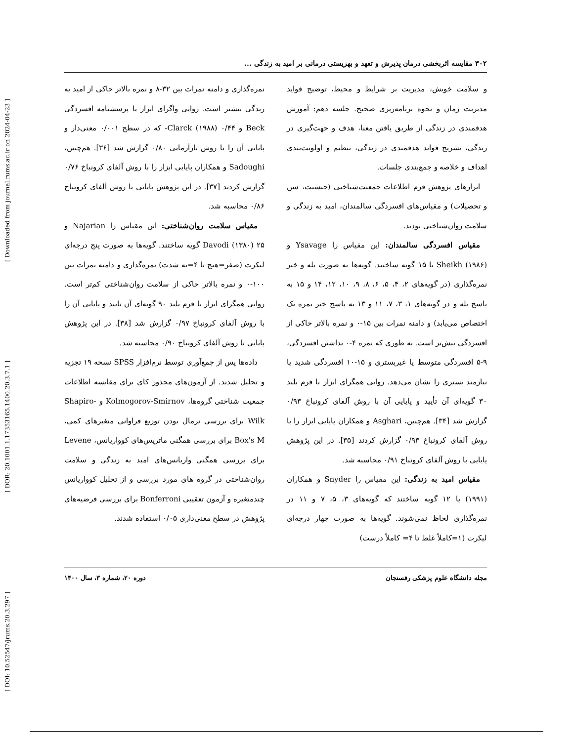[ DOI: 10.52547/jrums.20.3.297 ] [ DOR: 20.1001.1.17353165.1400.20.3.7.1 ] [ Downloaded from journal.rums.ac.ir on 2024-04-23 ]
۳۰۲ مقایسه اثربخشی درمان پذیرش و تعهد و بهزیستی درمانی بر امید به زندگی ...
و سلامت خویش، مدیریت بر شرایط و محیط، توضیح فواید مدیریت زمان و نحوه برنامه‌ریزی صحیح. جلسه دهم: آموزش هدفمندی در زندگی از طریق یافتن معنا، هدف و جهت‌گیری در زندگی، تشریح فواید هدفمندی در زندگی، تنظیم و اولویت‌بندی اهداف و خلاصه و جمع‌بندی جلسات.
ابزارهای پژوهش فرم اطلاعات جمعیت‌شناختی (جنسیت، سن و تحصیلات) و مقیاس‌های افسردگی سالمندان، امید به زندگی و سلامت روان‌شناختی بودند.
مقیاس افسردگی سالمندان: این مقیاس را Ysavage و Sheikh (۱۹۸۶) با ۱۵ گویه ساختند. گویه‌ها به صورت بله و خیر نمره‌گذاری (در گویه‌های ۲، ۴، ۵، ۶، ۸، ۹، ۱۰، ۱۲، ۱۴ و ۱۵ به پاسخ بله و در گویه‌های ۱، ۳، ۷، ۱۱ و ۱۳ به پاسخ خیر نمره یک اختصاص می‌یابد) و دامنه نمرات بین ۱۵-۰ و نمره بالاتر حاکی از افسردگی بیش‌تر است. به طوری که نمره ۴-۰ نداشتن افسردگی، ۹-۵ افسردگی متوسط یا غیربستری و ۱۵-۱۰ افسردگی شدید یا نیازمند بستری را نشان می‌دهد. روایی همگرای ابزار با فرم بلند ۳۰ گویه‌ای آن تأیید و پایایی آن با روش آلفای کرونباخ ۰/۹۳ گزارش شد [۳۴]. هم‌چنین، Asghari و همکاران پایایی ابزار را با روش آلفای کرونباخ ۰/۹۳ گزارش کردند [۳۵]. در این پژوهش پایایی با روش آلفای کرونباخ ۰/۹۱ محاسبه شد.
مقیاس امید به زندگی: این مقیاس را Snyder و همکاران (۱۹۹۱) با ۱۲ گویه ساختند که گویه‌های ۳، ۵، ۷ و ۱۱ در نمره‌گذاری لحاظ نمی‌شوند. گویه‌ها به صورت چهار درجه‌ای لیکرت (۱=کاملاً غلط تا ۴= کاملاً درست)
نمره‌گذاری و دامنه نمرات بین ۳۲-۸ و نمره بالاتر حاکی از امید به زندگی بیشتر است. روایی واگرای ابزار با پرسشنامه افسردگی Beck و Clarck (۱۹۸۸) ۰/۴۴- که در سطح ۰/۰۰۱ معنی‌دار و پایایی آن را با روش بازآزمایی ۰/۸۰ گزارش شد [۳۶]. هم‌چنین، Sadoughi و همکاران پایایی ابزار را با روش آلفای کرونباخ ۰/۷۶ گزارش کردند [۳۷]. در این پژوهش پایایی با روش آلفای کرونباخ ۰/۸۶ محاسبه شد.
مقیاس سلامت روان‌شناختی: این مقیاس را Najarian و Davodi (۱۳۸۰) ۲۵ گویه ساختند. گویه‌ها به صورت پنج درجه‌ای لیکرت (صفر=هیچ تا ۴=به شدت) نمره‌گذاری و دامنه نمرات بین ۱۰۰-۰ و نمره بالاتر حاکی از سلامت روان‌شناختی کم‌تر است. روایی همگرای ابزار با فرم بلند ۹۰ گویه‌ای آن تایید و پایایی آن را با روش آلفای کرونباخ ۰/۹۷ گزارش شد [۳۸]. در این پژوهش پایایی با روش آلفای کرونباخ ۰/۹۰ محاسبه شد.
داده‌ها پس از جمع‌آوری توسط نرم‌افزار SPSS نسخه ۱۹ تجزیه و تحلیل شدند. از آزمون‌های مجذور کای برای مقایسه اطلاعات جمعیت شناختی گروه‌ها، Kolmogorov-Smirnov و Shapiro-Wilk برای بررسی نرمال بودن توزیع فراوانی متغیرهای کمی، Box's M برای بررسی همگنی ماتریس‌های کوواریانس، Levene برای بررسی همگنی واریانس‌های امید به زندگی و سلامت روان‌شناختی در گروه های مورد بررسی و از تحلیل کوواریانس چندمتغیره و آزمون تعقیبی Bonferroni برای بررسی فرضیه‌های پژوهش در سطح معنی‌داری ۰/۰۵ استفاده شدند.
مجله دانشگاه علوم پزشکی رفسنجان دوره ۲۰، شماره ۳، سال ۱۴۰۰